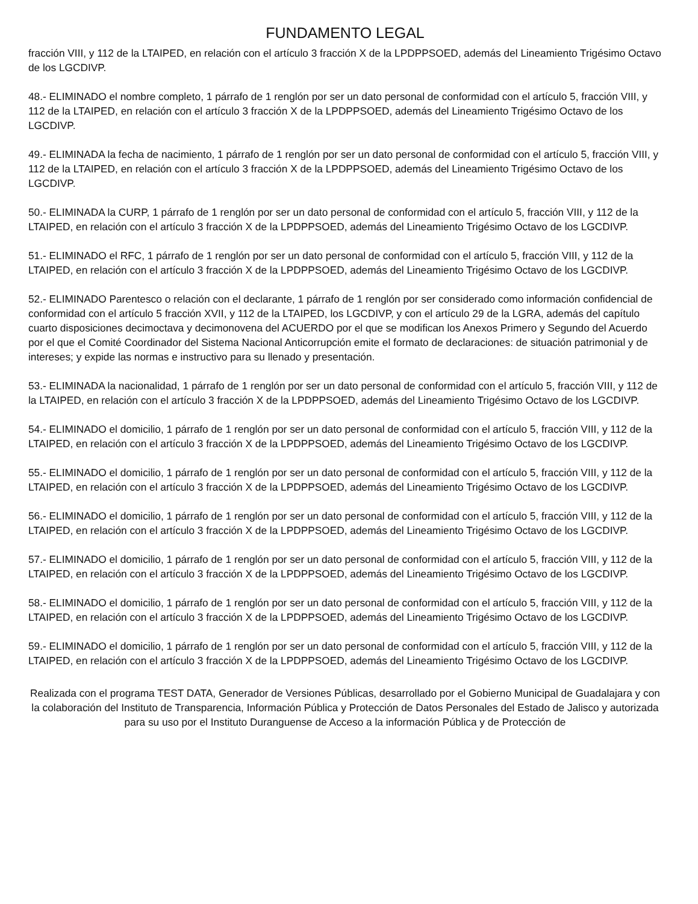FUNDAMENTO LEGAL
fracción VIII, y 112 de la LTAIPED, en relación con el artículo 3 fracción X de la LPDPPSOED, además del Lineamiento Trigésimo Octavo de los LGCDIVP.
48.- ELIMINADO el nombre completo, 1 párrafo de 1 renglón por ser un dato personal de conformidad con el artículo 5, fracción VIII, y 112 de la LTAIPED, en relación con el artículo 3 fracción X de la LPDPPSOED, además del Lineamiento Trigésimo Octavo de los LGCDIVP.
49.- ELIMINADA la fecha de nacimiento, 1 párrafo de 1 renglón por ser un dato personal de conformidad con el artículo 5, fracción VIII, y 112 de la LTAIPED, en relación con el artículo 3 fracción X de la LPDPPSOED, además del Lineamiento Trigésimo Octavo de los LGCDIVP.
50.- ELIMINADA la CURP, 1 párrafo de 1 renglón por ser un dato personal de conformidad con el artículo 5, fracción VIII, y 112 de la LTAIPED, en relación con el artículo 3 fracción X de la LPDPPSOED, además del Lineamiento Trigésimo Octavo de los LGCDIVP.
51.- ELIMINADO el RFC, 1 párrafo de 1 renglón por ser un dato personal de conformidad con el artículo 5, fracción VIII, y 112 de la LTAIPED, en relación con el artículo 3 fracción X de la LPDPPSOED, además del Lineamiento Trigésimo Octavo de los LGCDIVP.
52.- ELIMINADO Parentesco o relación con el declarante, 1 párrafo de 1 renglón por ser considerado como información confidencial de conformidad con el artículo 5 fracción XVII, y 112 de la LTAIPED, los LGCDIVP, y con el artículo 29 de la LGRA, además del capítulo cuarto disposiciones decimoctava y decimonovena del ACUERDO por el que se modifican los Anexos Primero y Segundo del Acuerdo por el que el Comité Coordinador del Sistema Nacional Anticorrupción emite el formato de declaraciones: de situación patrimonial y de intereses; y expide las normas e instructivo para su llenado y presentación.
53.- ELIMINADA la nacionalidad, 1 párrafo de 1 renglón por ser un dato personal de conformidad con el artículo 5, fracción VIII, y 112 de la LTAIPED, en relación con el artículo 3 fracción X de la LPDPPSOED, además del Lineamiento Trigésimo Octavo de los LGCDIVP.
54.- ELIMINADO el domicilio, 1 párrafo de 1 renglón por ser un dato personal de conformidad con el artículo 5, fracción VIII, y 112 de la LTAIPED, en relación con el artículo 3 fracción X de la LPDPPSOED, además del Lineamiento Trigésimo Octavo de los LGCDIVP.
55.- ELIMINADO el domicilio, 1 párrafo de 1 renglón por ser un dato personal de conformidad con el artículo 5, fracción VIII, y 112 de la LTAIPED, en relación con el artículo 3 fracción X de la LPDPPSOED, además del Lineamiento Trigésimo Octavo de los LGCDIVP.
56.- ELIMINADO el domicilio, 1 párrafo de 1 renglón por ser un dato personal de conformidad con el artículo 5, fracción VIII, y 112 de la LTAIPED, en relación con el artículo 3 fracción X de la LPDPPSOED, además del Lineamiento Trigésimo Octavo de los LGCDIVP.
57.- ELIMINADO el domicilio, 1 párrafo de 1 renglón por ser un dato personal de conformidad con el artículo 5, fracción VIII, y 112 de la LTAIPED, en relación con el artículo 3 fracción X de la LPDPPSOED, además del Lineamiento Trigésimo Octavo de los LGCDIVP.
58.- ELIMINADO el domicilio, 1 párrafo de 1 renglón por ser un dato personal de conformidad con el artículo 5, fracción VIII, y 112 de la LTAIPED, en relación con el artículo 3 fracción X de la LPDPPSOED, además del Lineamiento Trigésimo Octavo de los LGCDIVP.
59.- ELIMINADO el domicilio, 1 párrafo de 1 renglón por ser un dato personal de conformidad con el artículo 5, fracción VIII, y 112 de la LTAIPED, en relación con el artículo 3 fracción X de la LPDPPSOED, además del Lineamiento Trigésimo Octavo de los LGCDIVP.
Realizada con el programa TEST DATA, Generador de Versiones Públicas, desarrollado por el Gobierno Municipal de Guadalajara y con la colaboración del Instituto de Transparencia, Información Pública y Protección de Datos Personales del Estado de Jalisco y autorizada para su uso por el Instituto Duranguense de Acceso a la información Pública y de Protección de